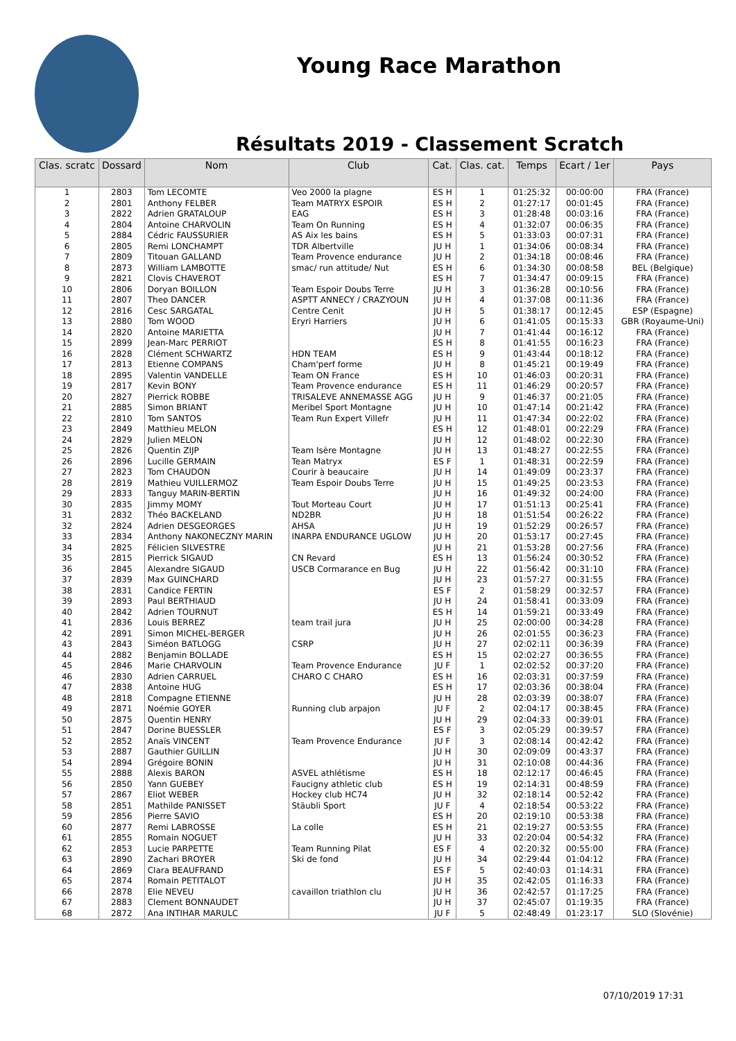Young Race Marathon
Résultats 2019 - Classement Scratch
| Clas. scratc | Dossard | Nom | Club | Cat. | Clas. cat. | Temps | Ecart / 1er | Pays |
| --- | --- | --- | --- | --- | --- | --- | --- | --- |
| 1 | 2803 | Tom LECOMTE | Veo 2000 la plagne | ES H | 1 | 01:25:32 | 00:00:00 | FRA (France) |
| 2 | 2801 | Anthony FELBER | Team MATRYX ESPOIR | ES H | 2 | 01:27:17 | 00:01:45 | FRA (France) |
| 3 | 2822 | Adrien GRATALOUP | EAG | ES H | 3 | 01:28:48 | 00:03:16 | FRA (France) |
| 4 | 2804 | Antoine CHARVOLIN | Team On Running | ES H | 4 | 01:32:07 | 00:06:35 | FRA (France) |
| 5 | 2884 | Cédric FAUSSURIER | AS Aix les bains | ES H | 5 | 01:33:03 | 00:07:31 | FRA (France) |
| 6 | 2805 | Remi LONCHAMPT | TDR Albertville | JU H | 1 | 01:34:06 | 00:08:34 | FRA (France) |
| 7 | 2809 | Titouan GALLAND | Team Provence endurance | JU H | 2 | 01:34:18 | 00:08:46 | FRA (France) |
| 8 | 2873 | William LAMBOTTE | smac/ run attitude/ Nut | ES H | 6 | 01:34:30 | 00:08:58 | BEL (Belgique) |
| 9 | 2821 | Clovis CHAVEROT | | ES H | 7 | 01:34:47 | 00:09:15 | FRA (France) |
| 10 | 2806 | Doryan BOILLON | Team Espoir Doubs Terre | JU H | 3 | 01:36:28 | 00:10:56 | FRA (France) |
| 11 | 2807 | Theo DANCER | ASPTT ANNECY / CRAZYOUN | JU H | 4 | 01:37:08 | 00:11:36 | FRA (France) |
| 12 | 2816 | Cesc SARGATAL | Centre Cenit | JU H | 5 | 01:38:17 | 00:12:45 | ESP (Espagne) |
| 13 | 2880 | Tom WOOD | Eryri Harriers | JU H | 6 | 01:41:05 | 00:15:33 | GBR (Royaume-Uni) |
| 14 | 2820 | Antoine MARIETTA | | JU H | 7 | 01:41:44 | 00:16:12 | FRA (France) |
| 15 | 2899 | Jean-Marc PERRIOT | | ES H | 8 | 01:41:55 | 00:16:23 | FRA (France) |
| 16 | 2828 | Clément SCHWARTZ | HDN TEAM | ES H | 9 | 01:43:44 | 00:18:12 | FRA (France) |
| 17 | 2813 | Etienne COMPANS | Cham'perf forme | JU H | 8 | 01:45:21 | 00:19:49 | FRA (France) |
| 18 | 2895 | Valentin VANDELLE | Team ON France | ES H | 10 | 01:46:03 | 00:20:31 | FRA (France) |
| 19 | 2817 | Kevin BONY | Team Provence endurance | ES H | 11 | 01:46:29 | 00:20:57 | FRA (France) |
| 20 | 2827 | Pierrick ROBBE | TRISALEVE ANNEMASSE AGG | JU H | 9 | 01:46:37 | 00:21:05 | FRA (France) |
| 21 | 2885 | Simon BRIANT | Meribel Sport Montagne | JU H | 10 | 01:47:14 | 00:21:42 | FRA (France) |
| 22 | 2810 | Tom SANTOS | Team Run Expert Villefr | JU H | 11 | 01:47:34 | 00:22:02 | FRA (France) |
| 23 | 2849 | Matthieu MELON | | ES H | 12 | 01:48:01 | 00:22:29 | FRA (France) |
| 24 | 2829 | Julien MELON | | JU H | 12 | 01:48:02 | 00:22:30 | FRA (France) |
| 25 | 2826 | Quentin ZIJP | Team Isère Montagne | JU H | 13 | 01:48:27 | 00:22:55 | FRA (France) |
| 26 | 2896 | Lucille GERMAIN | Tean Matryx | ES F | 1 | 01:48:31 | 00:22:59 | FRA (France) |
| 27 | 2823 | Tom CHAUDON | Courir à beaucaire | JU H | 14 | 01:49:09 | 00:23:37 | FRA (France) |
| 28 | 2819 | Mathieu VUILLERMOZ | Team Espoir Doubs Terre | JU H | 15 | 01:49:25 | 00:23:53 | FRA (France) |
| 29 | 2833 | Tanguy MARIN-BERTIN | | JU H | 16 | 01:49:32 | 00:24:00 | FRA (France) |
| 30 | 2835 | Jimmy MOMY | Tout Morteau Court | JU H | 17 | 01:51:13 | 00:25:41 | FRA (France) |
| 31 | 2832 | Théo BACKELAND | ND2BR | JU H | 18 | 01:51:54 | 00:26:22 | FRA (France) |
| 32 | 2824 | Adrien DESGEORGES | AHSA | JU H | 19 | 01:52:29 | 00:26:57 | FRA (France) |
| 33 | 2834 | Anthony NAKONECZNY MARIN | INARPA ENDURANCE UGLOW | JU H | 20 | 01:53:17 | 00:27:45 | FRA (France) |
| 34 | 2825 | Félicien SILVESTRE | | JU H | 21 | 01:53:28 | 00:27:56 | FRA (France) |
| 35 | 2815 | Pierrick SIGAUD | CN Revard | ES H | 13 | 01:56:24 | 00:30:52 | FRA (France) |
| 36 | 2845 | Alexandre SIGAUD | USCB Cormarance en Bug | JU H | 22 | 01:56:42 | 00:31:10 | FRA (France) |
| 37 | 2839 | Max GUINCHARD | | JU H | 23 | 01:57:27 | 00:31:55 | FRA (France) |
| 38 | 2831 | Candice FERTIN | | ES F | 2 | 01:58:29 | 00:32:57 | FRA (France) |
| 39 | 2893 | Paul BERTHIAUD | | JU H | 24 | 01:58:41 | 00:33:09 | FRA (France) |
| 40 | 2842 | Adrien TOURNUT | | ES H | 14 | 01:59:21 | 00:33:49 | FRA (France) |
| 41 | 2836 | Louis BERREZ | team trail jura | JU H | 25 | 02:00:00 | 00:34:28 | FRA (France) |
| 42 | 2891 | Simon MICHEL-BERGER | | JU H | 26 | 02:01:55 | 00:36:23 | FRA (France) |
| 43 | 2843 | Siméon BATLOGG | CSRP | JU H | 27 | 02:02:11 | 00:36:39 | FRA (France) |
| 44 | 2882 | Benjamin BOLLADE | | ES H | 15 | 02:02:27 | 00:36:55 | FRA (France) |
| 45 | 2846 | Marie CHARVOLIN | Team Provence Endurance | JU F | 1 | 02:02:52 | 00:37:20 | FRA (France) |
| 46 | 2830 | Adrien CARRUEL | CHARO C CHARO | ES H | 16 | 02:03:31 | 00:37:59 | FRA (France) |
| 47 | 2838 | Antoine HUG | | ES H | 17 | 02:03:36 | 00:38:04 | FRA (France) |
| 48 | 2818 | Compagne ETIENNE | | JU H | 28 | 02:03:39 | 00:38:07 | FRA (France) |
| 49 | 2871 | Noémie GOYER | Running club arpajon | JU F | 2 | 02:04:17 | 00:38:45 | FRA (France) |
| 50 | 2875 | Quentin HENRY | | JU H | 29 | 02:04:33 | 00:39:01 | FRA (France) |
| 51 | 2847 | Dorine BUESSLER | | ES F | 3 | 02:05:29 | 00:39:57 | FRA (France) |
| 52 | 2852 | Anaïs VINCENT | Team Provence Endurance | JU F | 3 | 02:08:14 | 00:42:42 | FRA (France) |
| 53 | 2887 | Gauthier GUILLIN | | JU H | 30 | 02:09:09 | 00:43:37 | FRA (France) |
| 54 | 2894 | Grégoire BONIN | | JU H | 31 | 02:10:08 | 00:44:36 | FRA (France) |
| 55 | 2888 | Alexis BARON | ASVEL athlétisme | ES H | 18 | 02:12:17 | 00:46:45 | FRA (France) |
| 56 | 2850 | Yann GUEBEY | Faucigny athletic club | ES H | 19 | 02:14:31 | 00:48:59 | FRA (France) |
| 57 | 2867 | Eliot WEBER | Hockey club HC74 | JU H | 32 | 02:18:14 | 00:52:42 | FRA (France) |
| 58 | 2851 | Mathilde PANISSET | Stäubli Sport | JU F | 4 | 02:18:54 | 00:53:22 | FRA (France) |
| 59 | 2856 | Pierre SAVIO | | ES H | 20 | 02:19:10 | 00:53:38 | FRA (France) |
| 60 | 2877 | Remi LABROSSE | La colle | ES H | 21 | 02:19:27 | 00:53:55 | FRA (France) |
| 61 | 2855 | Romain NOGUET | | JU H | 33 | 02:20:04 | 00:54:32 | FRA (France) |
| 62 | 2853 | Lucie PARPETTE | Team Running Pilat | ES F | 4 | 02:20:32 | 00:55:00 | FRA (France) |
| 63 | 2890 | Zachari BROYER | Ski de fond | JU H | 34 | 02:29:44 | 01:04:12 | FRA (France) |
| 64 | 2869 | Clara BEAUFRAND | | ES F | 5 | 02:40:03 | 01:14:31 | FRA (France) |
| 65 | 2874 | Romain PETITALOT | | JU H | 35 | 02:42:05 | 01:16:33 | FRA (France) |
| 66 | 2878 | Elie NEVEU | cavaillon triathlon clu | JU H | 36 | 02:42:57 | 01:17:25 | FRA (France) |
| 67 | 2883 | Clement BONNAUDET | | JU H | 37 | 02:45:07 | 01:19:35 | FRA (France) |
| 68 | 2872 | Ana INTIHAR MARULC | | JU F | 5 | 02:48:49 | 01:23:17 | SLO (Slovénie) |
07/10/2019 17:31